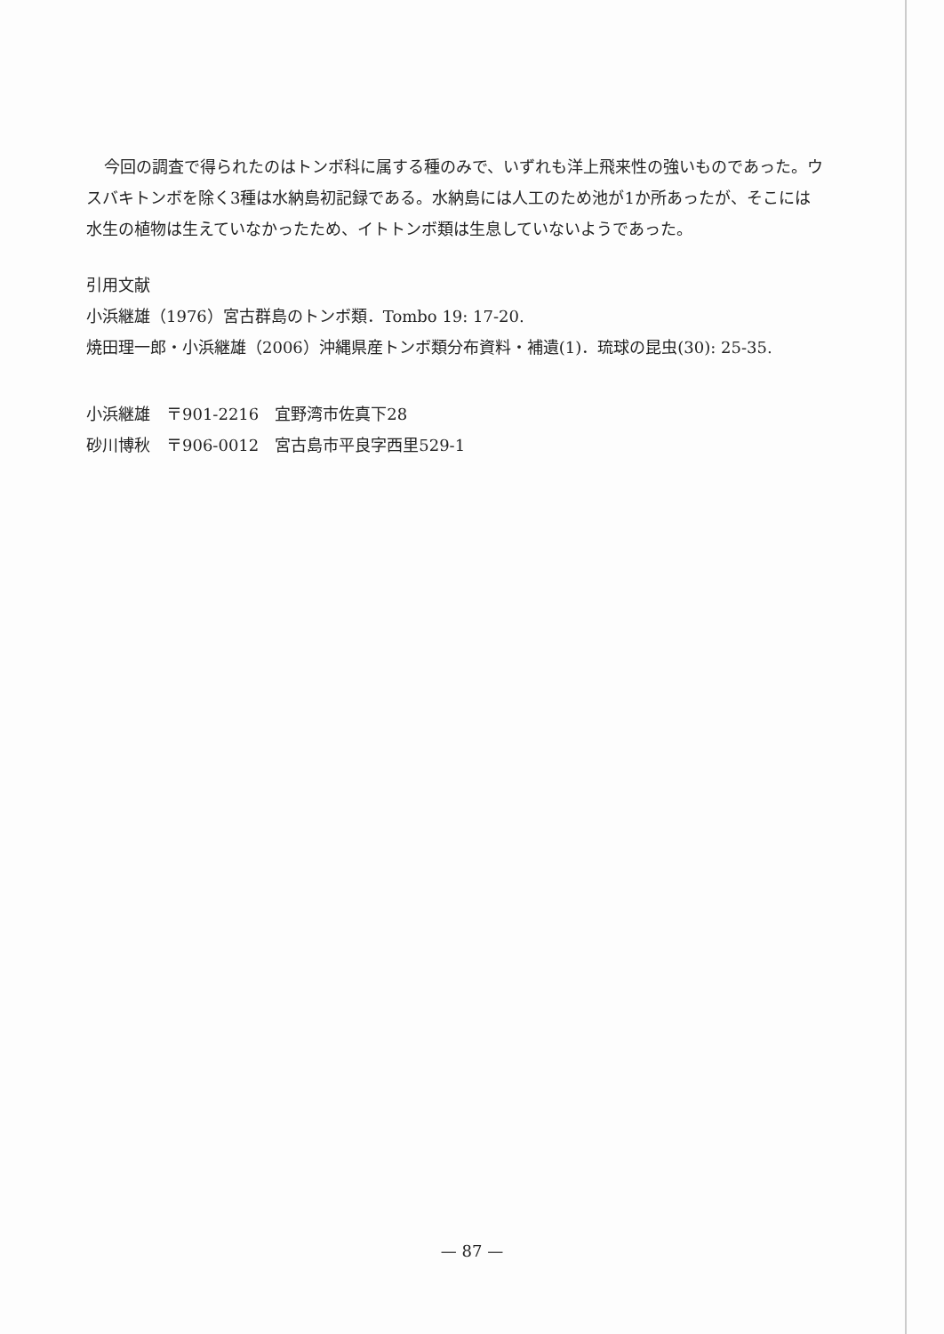今回の調査で得られたのはトンボ科に属する種のみで、いずれも洋上飛来性の強いものであった。ウスバキトンボを除く3種は水納島初記録である。水納島には人工のため池が1か所あったが、そこには水生の植物は生えていなかったため、イトトンボ類は生息していないようであった。
引用文献
小浜継雄（1976）宮古群島のトンボ類．Tombo 19: 17-20.
焼田理一郎・小浜継雄（2006）沖縄県産トンボ類分布資料・補遺(1)．琉球の昆虫(30): 25-35.
小浜継雄　〒901-2216　宜野湾市佐真下28
砂川博秋　〒906-0012　宮古島市平良字西里529-1
— 87 —